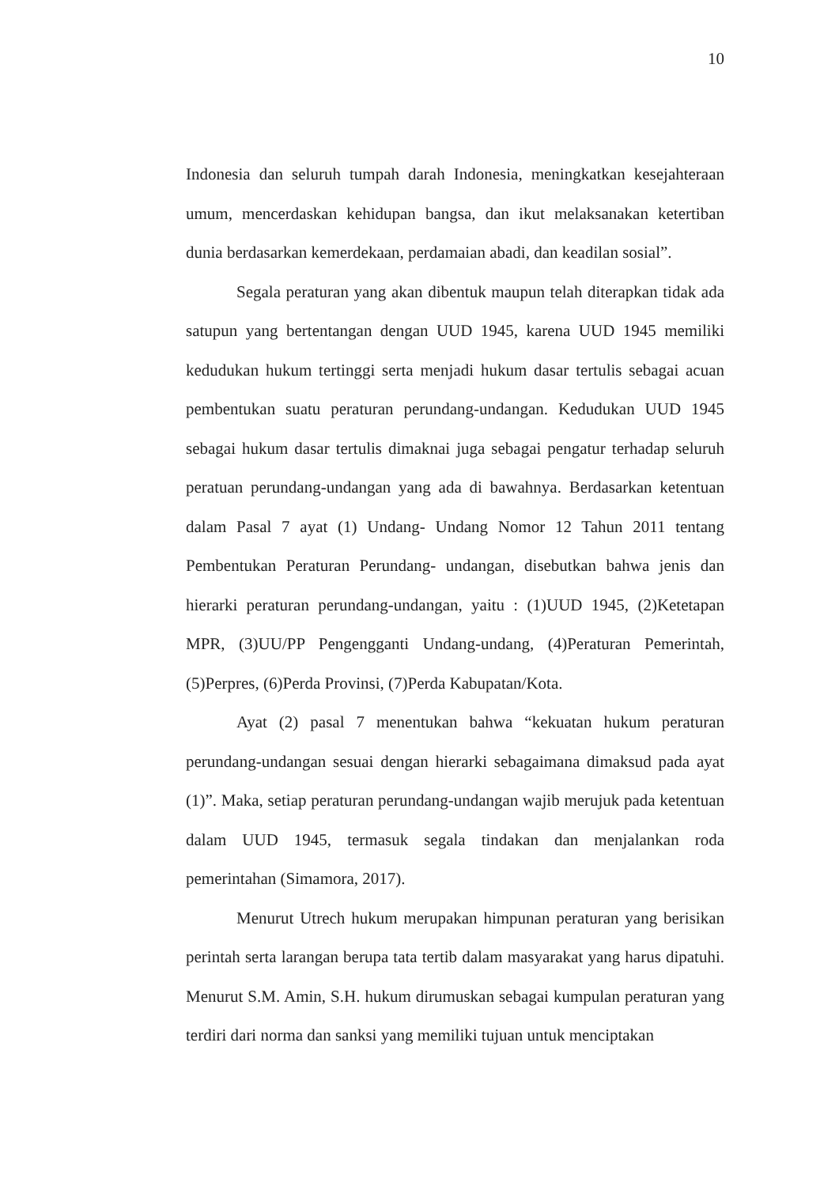10
Indonesia dan seluruh tumpah darah Indonesia, meningkatkan kesejahteraan umum, mencerdaskan kehidupan bangsa, dan ikut melaksanakan ketertiban dunia berdasarkan kemerdekaan, perdamaian abadi, dan keadilan sosial”.
Segala peraturan yang akan dibentuk maupun telah diterapkan tidak ada satupun yang bertentangan dengan UUD 1945, karena UUD 1945 memiliki kedudukan hukum tertinggi serta menjadi hukum dasar tertulis sebagai acuan pembentukan suatu peraturan perundang-undangan. Kedudukan UUD 1945 sebagai hukum dasar tertulis dimaknai juga sebagai pengatur terhadap seluruh peratuan perundang-undangan yang ada di bawahnya. Berdasarkan ketentuan dalam Pasal 7 ayat (1) Undang- Undang Nomor 12 Tahun 2011 tentang Pembentukan Peraturan Perundang- undangan, disebutkan bahwa jenis dan hierarki peraturan perundang-undangan, yaitu : (1)UUD 1945, (2)Ketetapan MPR, (3)UU/PP Pengengganti Undang-undang, (4)Peraturan Pemerintah, (5)Perpres, (6)Perda Provinsi, (7)Perda Kabupatan/Kota.
Ayat (2) pasal 7 menentukan bahwa “kekuatan hukum peraturan perundang-undangan sesuai dengan hierarki sebagaimana dimaksud pada ayat (1)”. Maka, setiap peraturan perundang-undangan wajib merujuk pada ketentuan dalam UUD 1945, termasuk segala tindakan dan menjalankan roda pemerintahan (Simamora, 2017).
Menurut Utrech hukum merupakan himpunan peraturan yang berisikan perintah serta larangan berupa tata tertib dalam masyarakat yang harus dipatuhi. Menurut S.M. Amin, S.H. hukum dirumuskan sebagai kumpulan peraturan yang terdiri dari norma dan sanksi yang memiliki tujuan untuk menciptakan